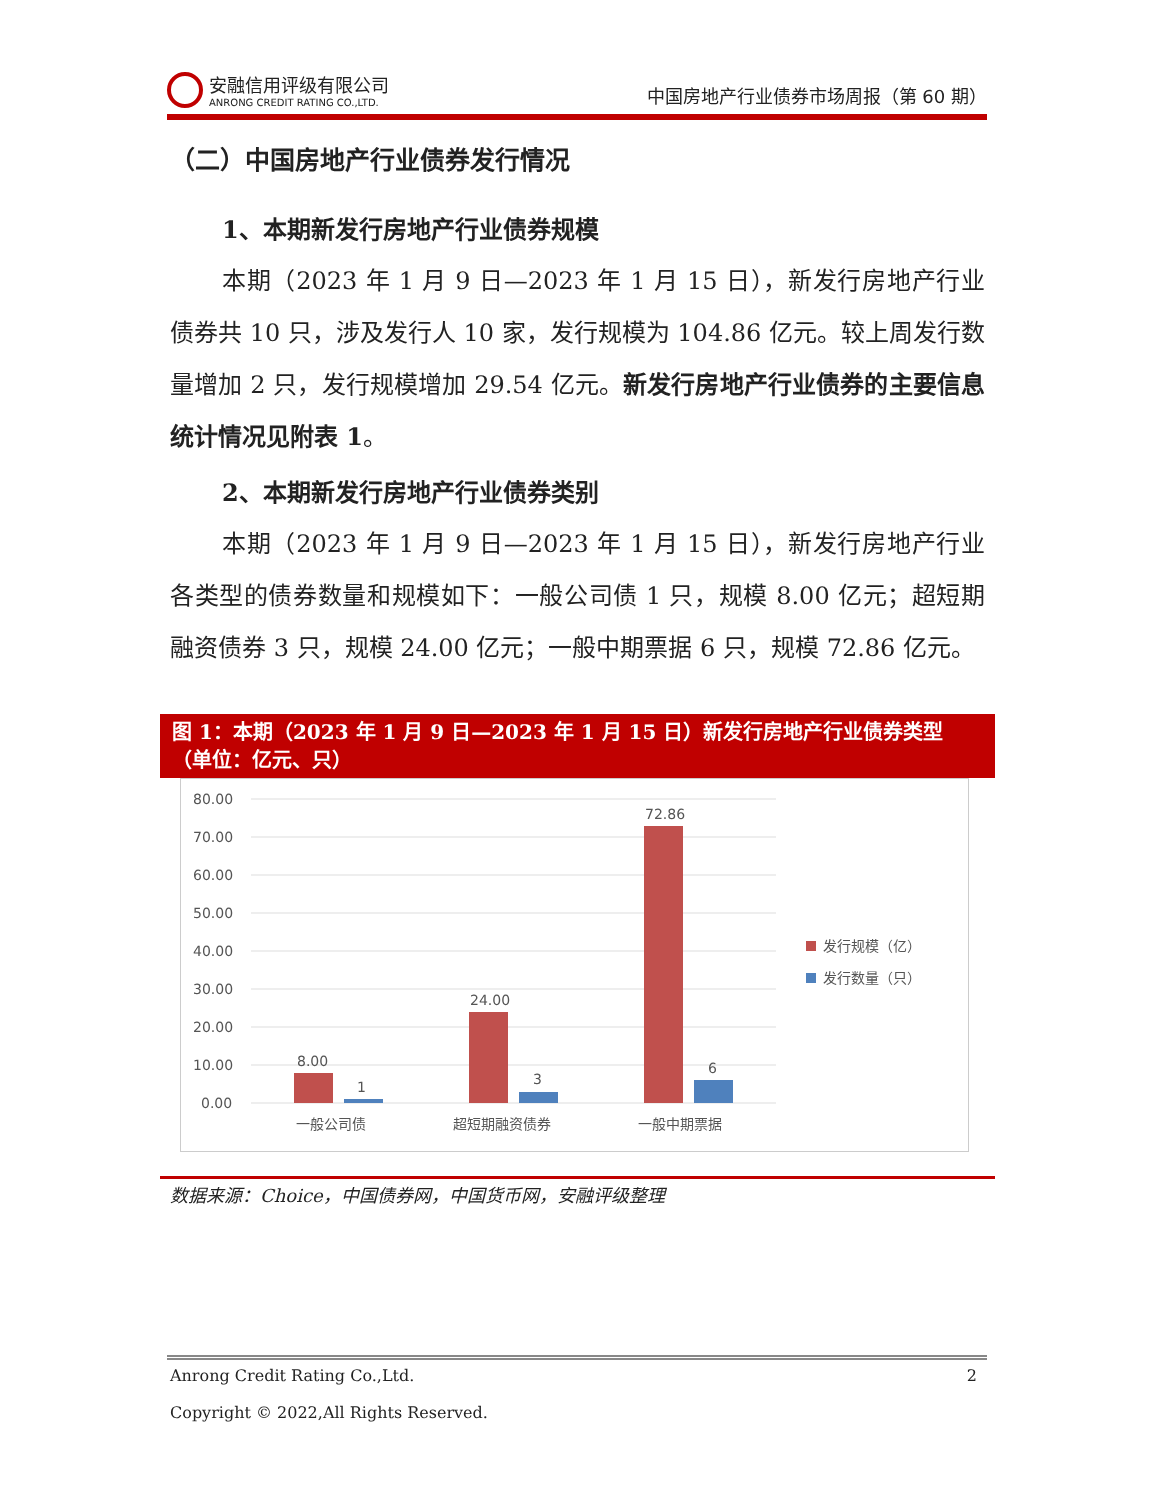安融信用评级有限公司
ANRONG CREDIT RATING CO.,LTD.
中国房地产行业债券市场周报（第 60 期）
（二）中国房地产行业债券发行情况
1、本期新发行房地产行业债券规模
本期（2023 年 1 月 9 日—2023 年 1 月 15 日），新发行房地产行业债券共 10 只，涉及发行人 10 家，发行规模为 104.86 亿元。较上周发行数量增加 2 只，发行规模增加 29.54 亿元。新发行房地产行业债券的主要信息统计情况见附表 1。
2、本期新发行房地产行业债券类别
本期（2023 年 1 月 9 日—2023 年 1 月 15 日），新发行房地产行业各类型的债券数量和规模如下：一般公司债 1 只，规模 8.00 亿元；超短期融资债券 3 只，规模 24.00 亿元；一般中期票据 6 只，规模 72.86 亿元。
图 1：本期（2023 年 1 月 9 日—2023 年 1 月 15 日）新发行房地产行业债券类型（单位：亿元、只）
80.00
70.00
60.00
50.00
40.00
30.00
20.00
10.00
0.00
8.00
1
24.00
3
72.86
6
一般公司债
超短期融资债券
一般中期票据
发行规模（亿）
发行数量（只）
数据来源：Choice，中国债券网，中国货币网，安融评级整理
Anrong Credit Rating Co.,Ltd. 2
Copyright © 2022,All Rights Reserved.